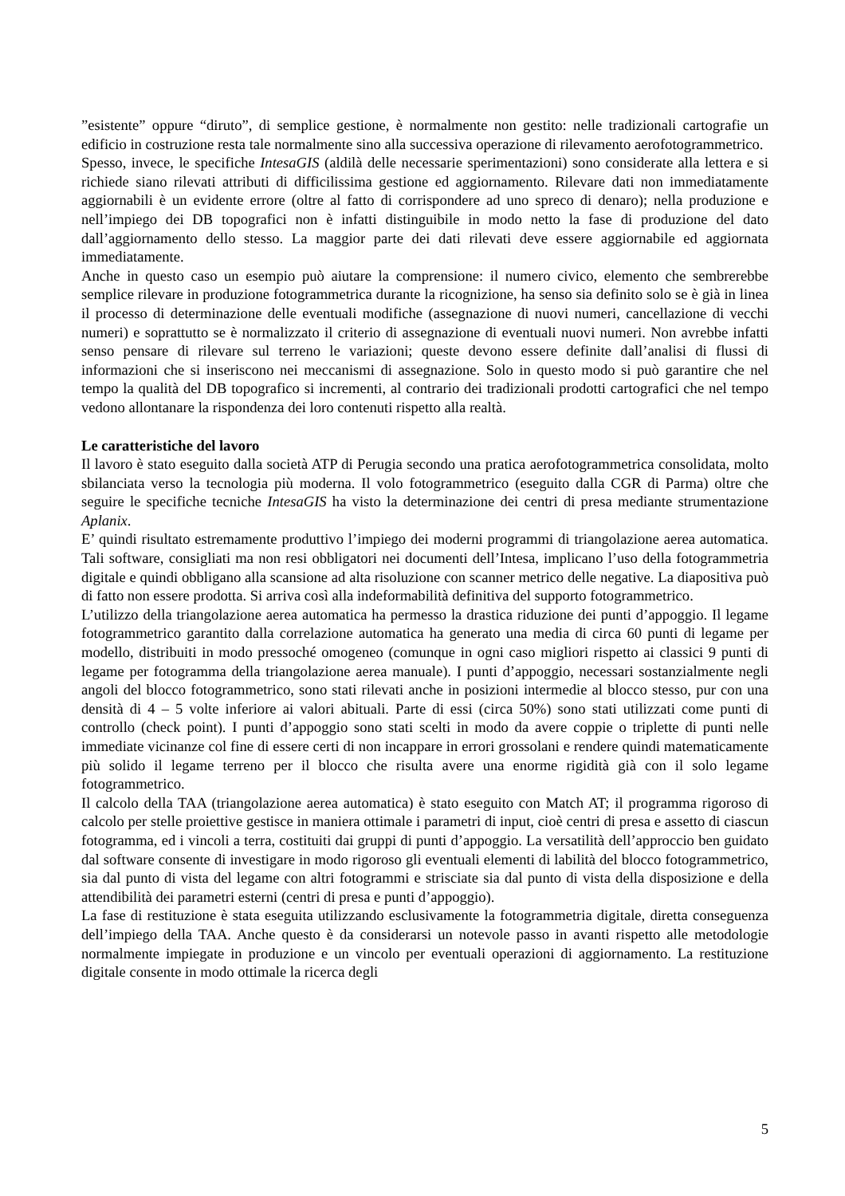”esistente” oppure “diruto”, di semplice gestione, è normalmente non gestito: nelle tradizionali cartografie un edificio in costruzione resta tale normalmente sino alla successiva operazione di rilevamento aerofotogrammetrico.
Spesso, invece, le specifiche IntesaGIS (aldilà delle necessarie sperimentazioni) sono considerate alla lettera e si richiede siano rilevati attributi di difficilissima gestione ed aggiornamento. Rilevare dati non immediatamente aggiornabili è un evidente errore (oltre al fatto di corrispondere ad uno spreco di denaro); nella produzione e nell’impiego dei DB topografici non è infatti distinguibile in modo netto la fase di produzione del dato dall’aggiornamento dello stesso. La maggior parte dei dati rilevati deve essere aggiornabile ed aggiornata immediatamente.
Anche in questo caso un esempio può aiutare la comprensione: il numero civico, elemento che sembrerebbe semplice rilevare in produzione fotogrammetrica durante la ricognizione, ha senso sia definito solo se è già in linea il processo di determinazione delle eventuali modifiche (assegnazione di nuovi numeri, cancellazione di vecchi numeri) e soprattutto se è normalizzato il criterio di assegnazione di eventuali nuovi numeri. Non avrebbe infatti senso pensare di rilevare sul terreno le variazioni; queste devono essere definite dall’analisi di flussi di informazioni che si inseriscono nei meccanismi di assegnazione. Solo in questo modo si può garantire che nel tempo la qualità del DB topografico si incrementi, al contrario dei tradizionali prodotti cartografici che nel tempo vedono allontanare la rispondenza dei loro contenuti rispetto alla realtà.
Le caratteristiche del lavoro
Il lavoro è stato eseguito dalla società ATP di Perugia secondo una pratica aerofotogrammetrica consolidata, molto sbilanciata verso la tecnologia più moderna. Il volo fotogrammetrico (eseguito dalla CGR di Parma) oltre che seguire le specifiche tecniche IntesaGIS ha visto la determinazione dei centri di presa mediante strumentazione Aplanix.
E’ quindi risultato estremamente produttivo l’impiego dei moderni programmi di triangolazione aerea automatica. Tali software, consigliati ma non resi obbligatori nei documenti dell’Intesa, implicano l’uso della fotogrammetria digitale e quindi obbligano alla scansione ad alta risoluzione con scanner metrico delle negative. La diapositiva può di fatto non essere prodotta. Si arriva così alla indeformabilità definitiva del supporto fotogrammetrico.
L’utilizzo della triangolazione aerea automatica ha permesso la drastica riduzione dei punti d’appoggio. Il legame fotogrammetrico garantito dalla correlazione automatica ha generato una media di circa 60 punti di legame per modello, distribuiti in modo pressoché omogeneo (comunque in ogni caso migliori rispetto ai classici 9 punti di legame per fotogramma della triangolazione aerea manuale). I punti d’appoggio, necessari sostanzialmente negli angoli del blocco fotogrammetrico, sono stati rilevati anche in posizioni intermedie al blocco stesso, pur con una densità di 4 – 5 volte inferiore ai valori abituali. Parte di essi (circa 50%) sono stati utilizzati come punti di controllo (check point). I punti d’appoggio sono stati scelti in modo da avere coppie o triplette di punti nelle immediate vicinanze col fine di essere certi di non incappare in errori grossolani e rendere quindi matematicamente più solido il legame terreno per il blocco che risulta avere una enorme rigidità già con il solo legame fotogrammetrico.
Il calcolo della TAA (triangolazione aerea automatica) è stato eseguito con Match AT; il programma rigoroso di calcolo per stelle proiettive gestisce in maniera ottimale i parametri di input, cioè centri di presa e assetto di ciascun fotogramma, ed i vincoli a terra, costituiti dai gruppi di punti d’appoggio. La versatilità dell’approccio ben guidato dal software consente di investigare in modo rigoroso gli eventuali elementi di labilità del blocco fotogrammetrico, sia dal punto di vista del legame con altri fotogrammi e strisciate sia dal punto di vista della disposizione e della attendibilità dei parametri esterni (centri di presa e punti d’appoggio).
La fase di restituzione è stata eseguita utilizzando esclusivamente la fotogrammetria digitale, diretta conseguenza dell’impiego della TAA. Anche questo è da considerarsi un notevole passo in avanti rispetto alle metodologie normalmente impiegate in produzione e un vincolo per eventuali operazioni di aggiornamento. La restituzione digitale consente in modo ottimale la ricerca degli
5